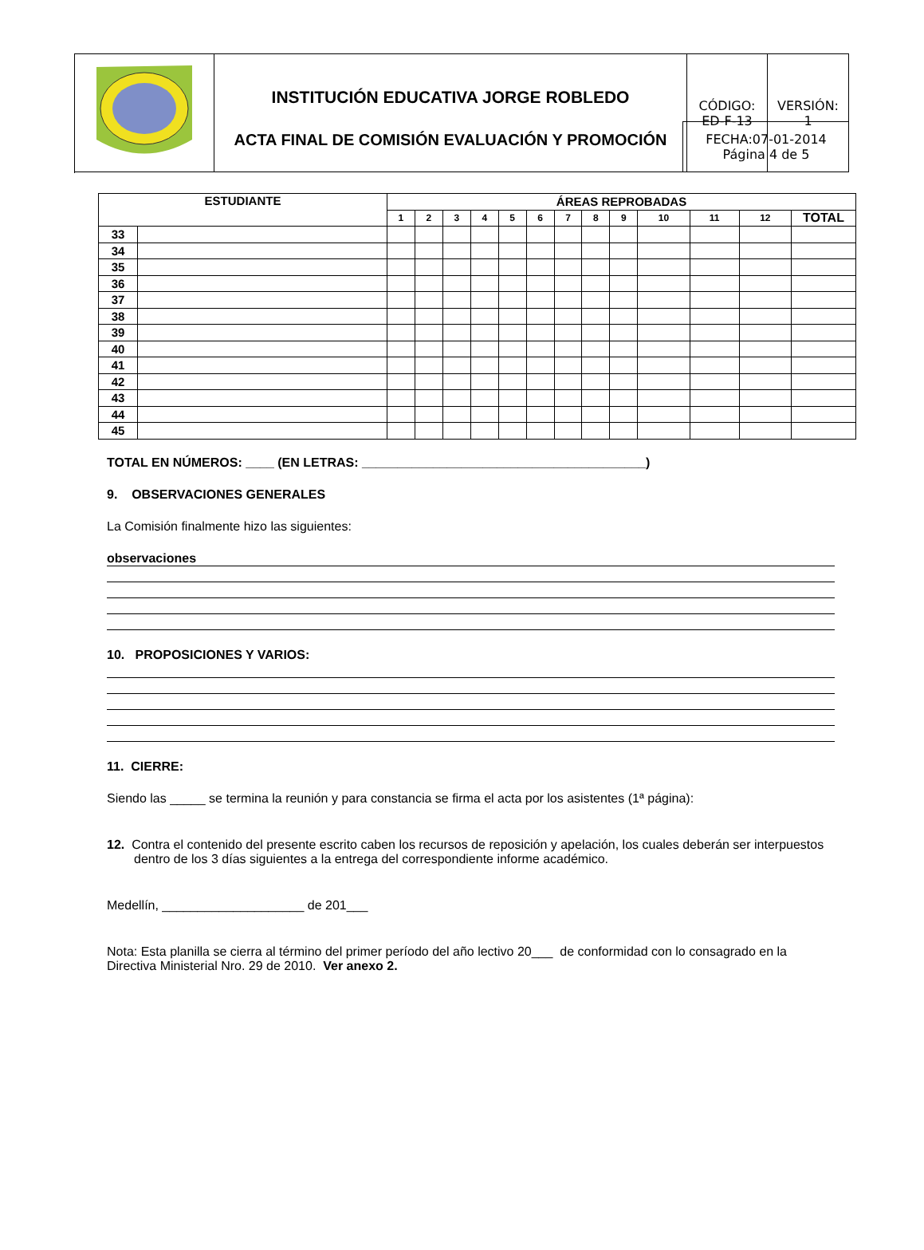| | INSTITUCIÓN EDUCATIVA JORGE ROBLEDO ACTA FINAL DE COMISIÓN EVALUACIÓN Y PROMOCIÓN | CÓDIGO: ED-F-13 | VERSIÓN: 1 |
FECHA:07-01-2014
Página 4 de 5
| ESTUDIANTE | | ÁREAS REPROBADAS | | | | | | | | | | | | |
| --- | --- | --- | --- | --- | --- | --- | --- | --- | --- | --- | --- | --- | --- | --- |
| | | 1 | 2 | 3 | 4 | 5 | 6 | 7 | 8 | 9 | 10 | 11 | 12 | TOTAL |
| 33 | | | | | | | | | | | | | | |
| 34 | | | | | | | | | | | | | | |
| 35 | | | | | | | | | | | | | | |
| 36 | | | | | | | | | | | | | | |
| 37 | | | | | | | | | | | | | | |
| 38 | | | | | | | | | | | | | | |
| 39 | | | | | | | | | | | | | | |
| 40 | | | | | | | | | | | | | | |
| 41 | | | | | | | | | | | | | | |
| 42 | | | | | | | | | | | | | | |
| 43 | | | | | | | | | | | | | | |
| 44 | | | | | | | | | | | | | | |
| 45 | | | | | | | | | | | | | | |
TOTAL EN NÚMEROS: ____ (EN LETRAS: ________________________________________)
9. OBSERVACIONES GENERALES
La Comisión finalmente hizo las siguientes:
observaciones
10. PROPOSICIONES Y VARIOS:
11. CIERRE:
Siendo las _____ se termina la reunión y para constancia se firma el acta por los asistentes (1ª página):
12. Contra el contenido del presente escrito caben los recursos de reposición y apelación, los cuales deberán ser interpuestos dentro de los 3 días siguientes a la entrega del correspondiente informe académico.
Medellín, ____________________ de 201___
Nota: Esta planilla se cierra al término del primer período del año lectivo 20___ de conformidad con lo consagrado en la Directiva Ministerial Nro. 29 de 2010. Ver anexo 2.